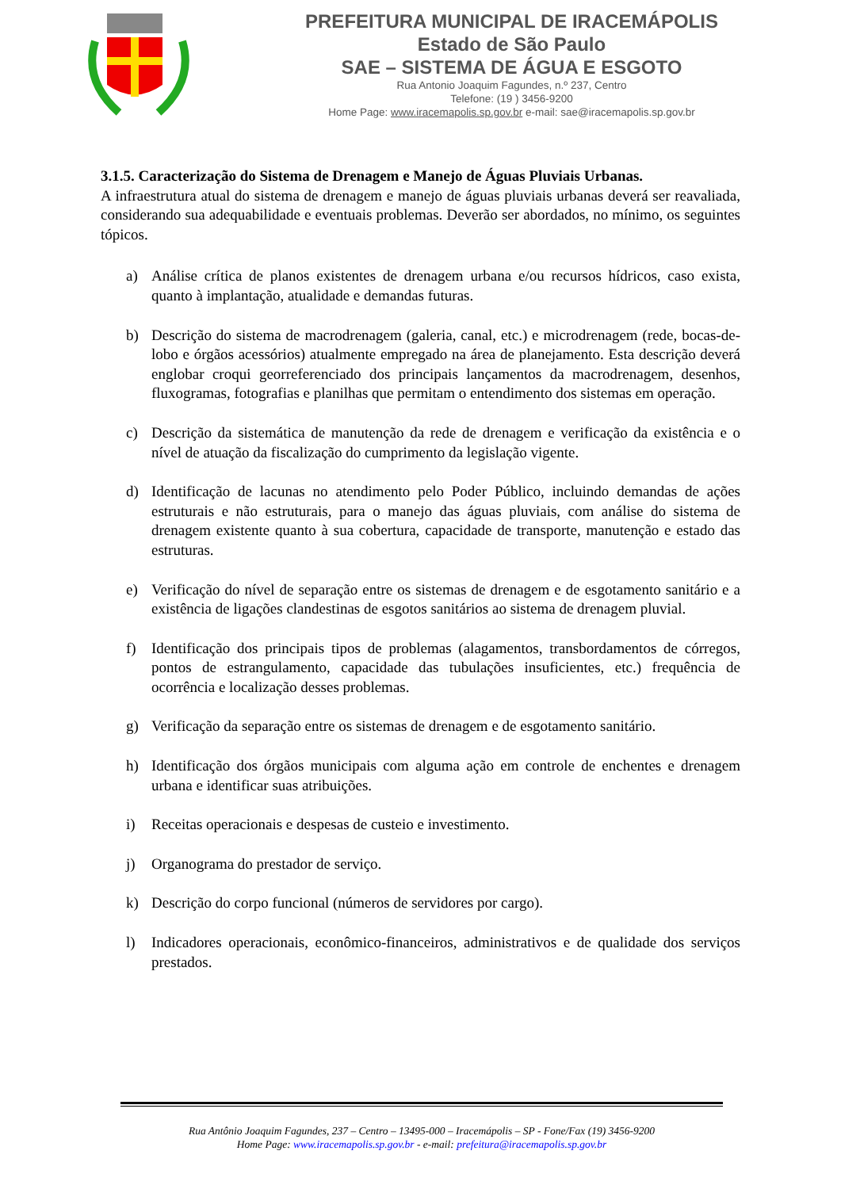PREFEITURA MUNICIPAL DE IRACEMÁPOLIS
Estado de São Paulo
SAE – SISTEMA DE ÁGUA E ESGOTO
Rua Antonio Joaquim Fagundes, n.º 237, Centro
Telefone: (19 ) 3456-9200
Home Page: www.iracemapolis.sp.gov.br e-mail: sae@iracemapolis.sp.gov.br
3.1.5. Caracterização do Sistema de Drenagem e Manejo de Águas Pluviais Urbanas.
A infraestrutura atual do sistema de drenagem e manejo de águas pluviais urbanas deverá ser reavaliada, considerando sua adequabilidade e eventuais problemas. Deverão ser abordados, no mínimo, os seguintes tópicos.
a) Análise crítica de planos existentes de drenagem urbana e/ou recursos hídricos, caso exista, quanto à implantação, atualidade e demandas futuras.
b) Descrição do sistema de macrodrenagem (galeria, canal, etc.) e microdrenagem (rede, bocas-de-lobo e órgãos acessórios) atualmente empregado na área de planejamento. Esta descrição deverá englobar croqui georreferenciado dos principais lançamentos da macrodrenagem, desenhos, fluxogramas, fotografias e planilhas que permitam o entendimento dos sistemas em operação.
c) Descrição da sistemática de manutenção da rede de drenagem e verificação da existência e o nível de atuação da fiscalização do cumprimento da legislação vigente.
d) Identificação de lacunas no atendimento pelo Poder Público, incluindo demandas de ações estruturais e não estruturais, para o manejo das águas pluviais, com análise do sistema de drenagem existente quanto à sua cobertura, capacidade de transporte, manutenção e estado das estruturas.
e) Verificação do nível de separação entre os sistemas de drenagem e de esgotamento sanitário e a existência de ligações clandestinas de esgotos sanitários ao sistema de drenagem pluvial.
f) Identificação dos principais tipos de problemas (alagamentos, transbordamentos de córregos, pontos de estrangulamento, capacidade das tubulações insuficientes, etc.) frequência de ocorrência e localização desses problemas.
g) Verificação da separação entre os sistemas de drenagem e de esgotamento sanitário.
h) Identificação dos órgãos municipais com alguma ação em controle de enchentes e drenagem urbana e identificar suas atribuições.
i) Receitas operacionais e despesas de custeio e investimento.
j) Organograma do prestador de serviço.
k) Descrição do corpo funcional (números de servidores por cargo).
l) Indicadores operacionais, econômico-financeiros, administrativos e de qualidade dos serviços prestados.
Rua Antônio Joaquim Fagundes, 237 – Centro – 13495-000 – Iracemápolis – SP - Fone/Fax (19) 3456-9200
Home Page: www.iracemapolis.sp.gov.br - e-mail: prefeitura@iracemapolis.sp.gov.br